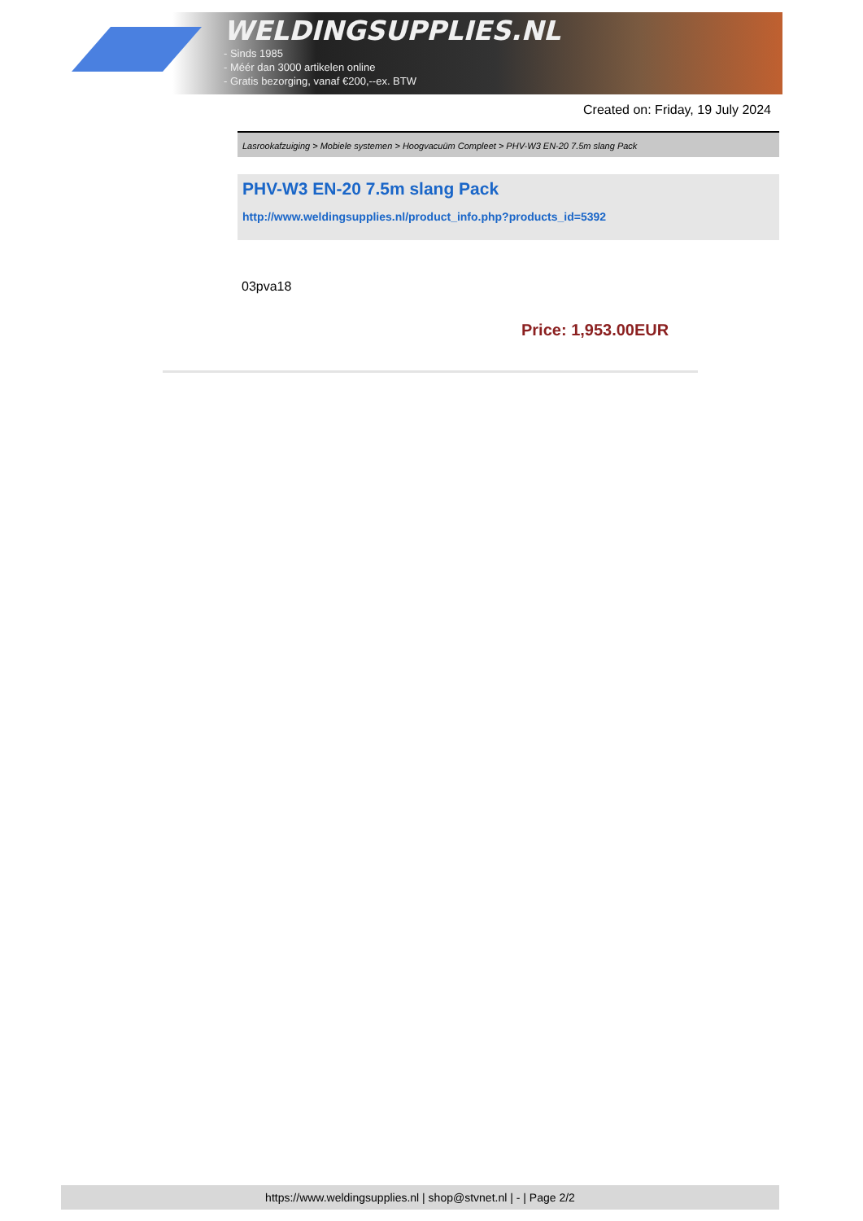WELDINGSUPPLIES.NL
- Sinds 1985
- Méér dan 3000 artikelen online
- Gratis bezorging, vanaf €200,--ex. BTW
Created on: Friday, 19 July 2024
Lasrookafzuiging > Mobiele systemen > Hoogvacuüm Compleet > PHV-W3 EN-20 7.5m slang Pack
PHV-W3 EN-20 7.5m slang Pack
http://www.weldingsupplies.nl/product_info.php?products_id=5392
03pva18
Price: 1,953.00EUR
https://www.weldingsupplies.nl | shop@stvnet.nl | - | Page 2/2